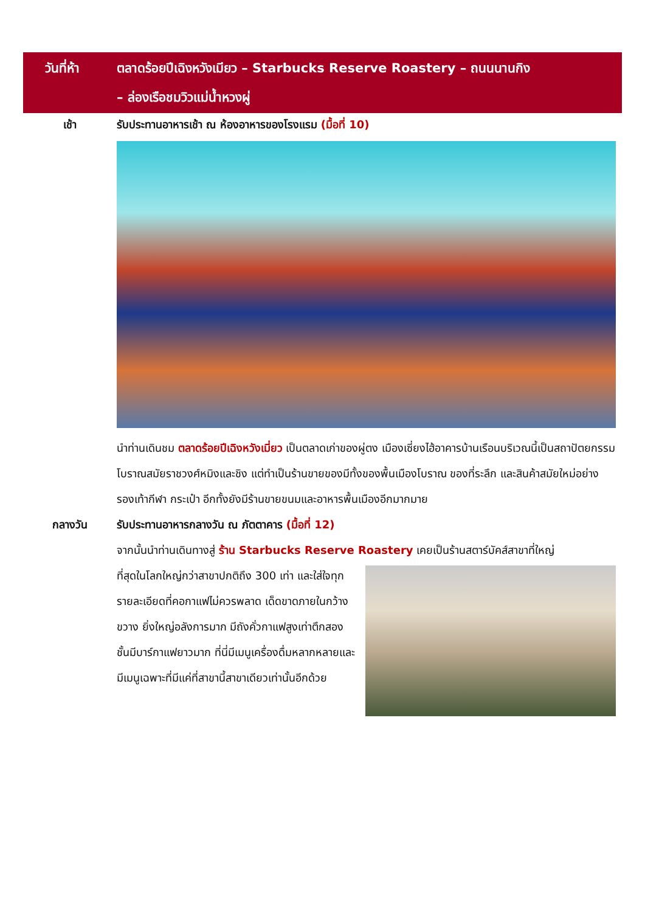วันที่ห้า ตลาดร้อยปีเฉิงหวังเมียว – Starbucks Reserve Roastery – ถนนนานกิง
– ล่องเรือชมวิวแม่น้ำหวงผู่
เช้า
รับประทานอาหารเช้า ณ ห้องอาหารของโรงแรม (มื้อที่ 10)
นำท่านเดินชม ตลาดร้อยปีเฉิงหวังเมี่ยว เป็นตลาดเก่าของผู่ตง เมืองเซี่ยงไฮ้อาคารบ้านเรือนบริเวณนี้เป็นสถาปัตยกรรมโบราณสมัยราชวงศ์หมิงและชิง แต่ทำเป็นร้านขายของมีทั้งของพื้นเมืองโบราณ ของที่ระลึก และสินค้าสมัยใหม่อย่างรองเท้ากีฬา กระเป๋า อีกทั้งยังมีร้านขายขนมและอาหารพื้นเมืองอีกมากมาย
กลางวัน
รับประทานอาหารกลางวัน ณ ภัตตาคาร (มื้อที่ 12)
จากนั้นนำท่านเดินทางสู่ ร้าน Starbucks Reserve Roastery เคยเป็นร้านสตาร์บัคส์สาขาที่ใหญ่
ที่สุดในโลกใหญ่กว่าสาขาปกติถึง 300 เท่า และใส่ใจทุกรายละเอียดที่คอกาแฟไม่ควรพลาด เด็ดขาดภายในกว้างขวาง ยิ่งใหญ่อลังการมาก มีถังคั่วกาแฟสูงเท่าตึกสองชั้นมีบาร์กาแฟยาวมาก ที่นี่มีเมนูเครื่องดื่มหลากหลายและมีเมนูเฉพาะที่มีแค่ที่สาขานี้สาขาเดียวเท่านั้นอีกด้วย